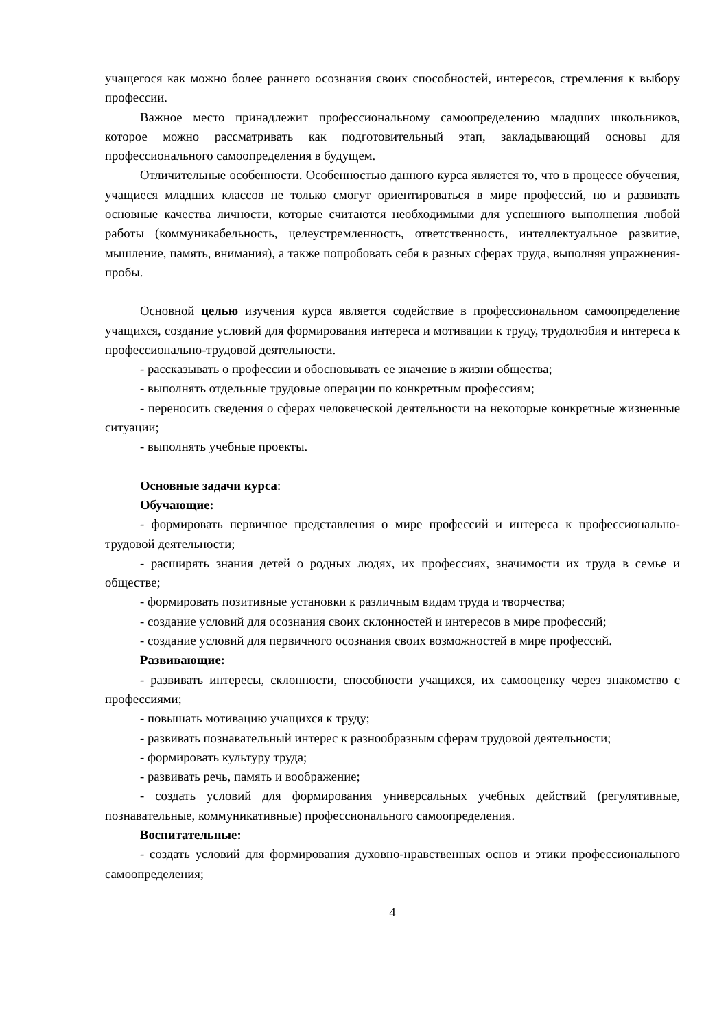учащегося как можно более раннего осознания своих способностей, интересов, стремления к выбору профессии.
Важное место принадлежит профессиональному самоопределению младших школьников, которое можно рассматривать как подготовительный этап, закладывающий основы для профессионального самоопределения в будущем.
Отличительные особенности. Особенностью данного курса является то, что в процессе обучения, учащиеся младших классов не только смогут ориентироваться в мире профессий, но и развивать основные качества личности, которые считаются необходимыми для успешного выполнения любой работы (коммуникабельность, целеустремленность, ответственность, интеллектуальное развитие, мышление, память, внимания), а также попробовать себя в разных сферах труда, выполняя упражнения-пробы.
Основной целью изучения курса является содействие в профессиональном самоопределение учащихся, создание условий для формирования интереса и мотивации к труду, трудолюбия и интереса к профессионально-трудовой деятельности.
- рассказывать о профессии и обосновывать ее значение в жизни общества;
- выполнять отдельные трудовые операции по конкретным профессиям;
- переносить сведения о сферах человеческой деятельности на некоторые конкретные жизненные ситуации;
- выполнять учебные проекты.
Основные задачи курса:
Обучающие:
- формировать первичное представления о мире профессий и интереса к профессионально-трудовой деятельности;
- расширять знания детей о родных людях, их профессиях, значимости их труда в семье и обществе;
- формировать позитивные установки к различным видам труда и творчества;
- создание условий для осознания своих склонностей и интересов в мире профессий;
- создание условий для первичного осознания своих возможностей в мире профессий.
Развивающие:
- развивать интересы, склонности, способности учащихся, их самооценку через знакомство с профессиями;
- повышать мотивацию учащихся к труду;
- развивать познавательный интерес к разнообразным сферам трудовой деятельности;
- формировать культуру труда;
- развивать речь, память и воображение;
- создать условий для формирования универсальных учебных действий (регулятивные, познавательные, коммуникативные) профессионального самоопределения.
Воспитательные:
- создать условий для формирования духовно-нравственных основ и этики профессионального самоопределения;
4